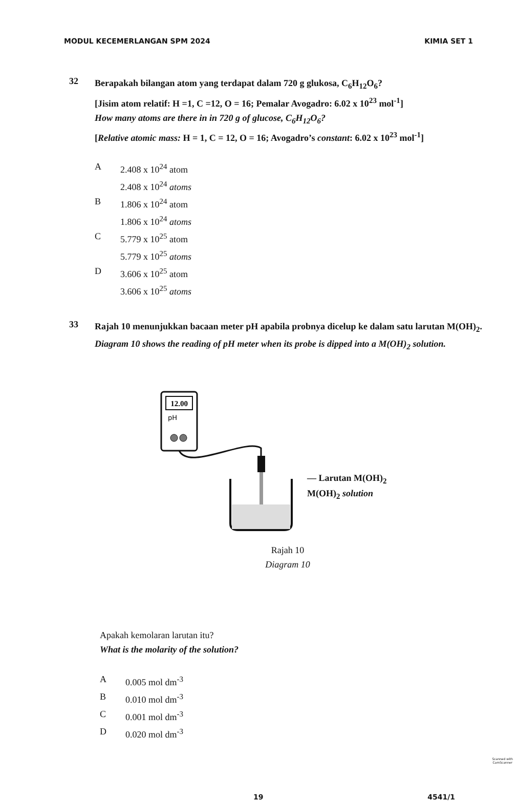MODUL KECEMERLANGAN SPM 2024 KIMIA SET 1
32
Berapakah bilangan atom yang terdapat dalam 720 g glukosa, C<sub>6</sub>H<sub>12</sub>O<sub>6</sub>?
[Jisim atom relatif: H =1, C =12, O = 16; Pemalar Avogadro: 6.02 x 10<sup>23</sup> mol<sup>-1</sup>]
How many atoms are there in in 720 g of glucose, C<sub>6</sub>H<sub>12</sub>O<sub>6</sub>?
[Relative atomic mass: H = 1, C = 12, O = 16; Avogadro’s constant: 6.02 x 10<sup>23</sup> mol<sup>-1</sup>]
A 2.408 x 10<sup>24</sup> atom
2.408 x 10<sup>24</sup> atoms
B 1.806 x 10<sup>24</sup> atom
1.806 x 10<sup>24</sup> atoms
C 5.779 x 10<sup>25</sup> atom
5.779 x 10<sup>25</sup> atoms
D 3.606 x 10<sup>25</sup> atom
3.606 x 10<sup>25</sup> atoms
33
Rajah 10 menunjukkan bacaan meter pH apabila probnya dicelup ke dalam satu larutan M(OH)<sub>2</sub>.
Diagram 10 shows the reading of pH meter when its probe is dipped into a M(OH)<sub>2</sub> solution.
12.00
pH
— Larutan M(OH)<sub>2</sub>
M(OH)<sub>2</sub> solution
Rajah 10
Diagram 10
Apakah kemolaran larutan itu?
What is the molarity of the solution?
A 0.005 mol dm<sup>-3</sup>
B 0.010 mol dm<sup>-3</sup>
C 0.001 mol dm<sup>-3</sup>
D 0.020 mol dm<sup>-3</sup>
19 4541/1
Scanned with
CamScanner